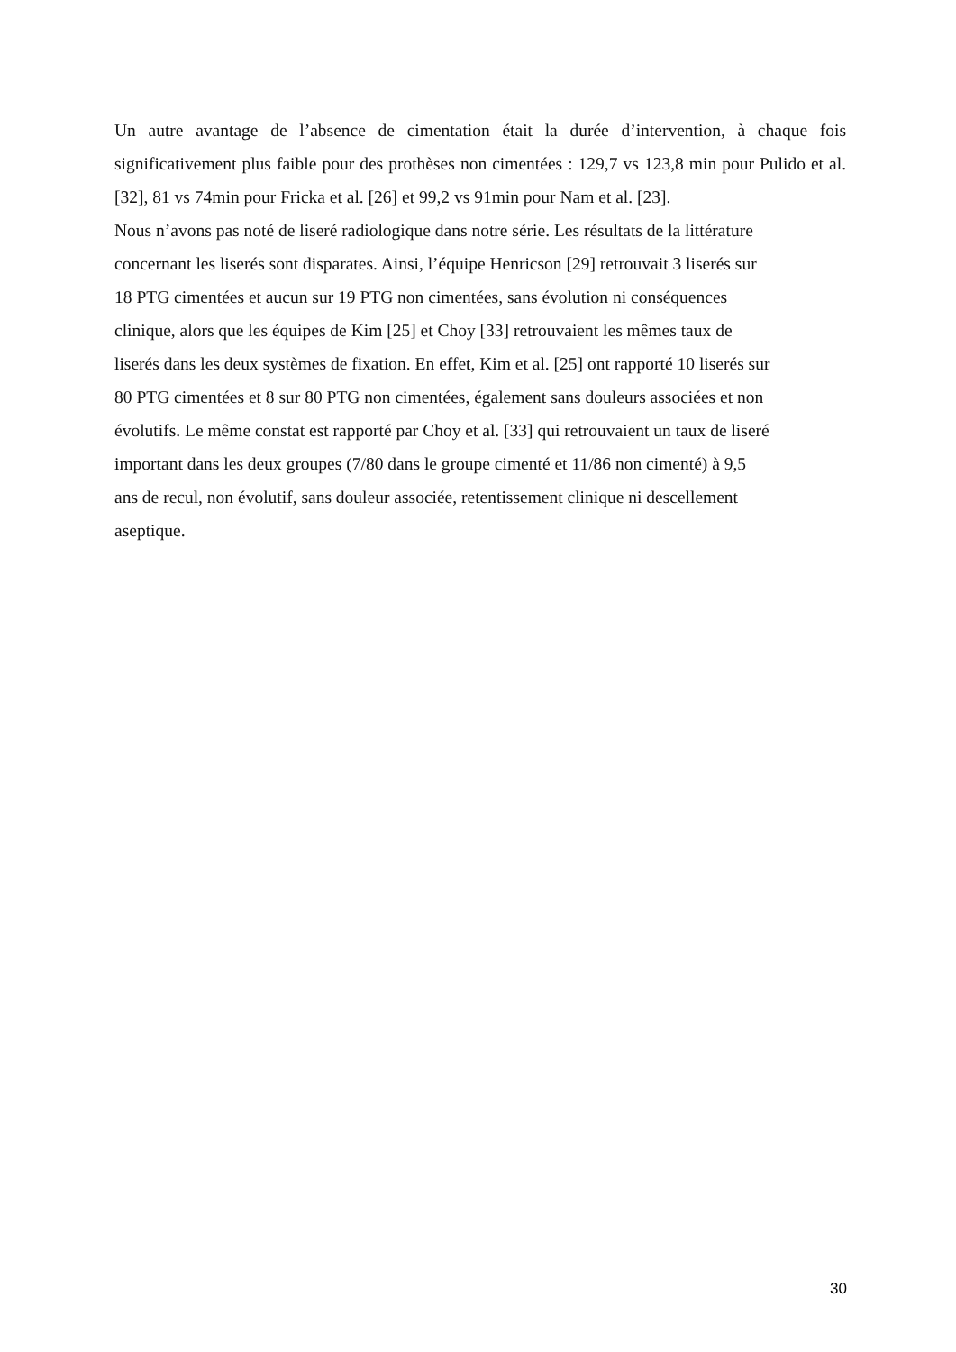Un autre avantage de l’absence de cimentation était la durée d’intervention, à chaque fois significativement plus faible pour des prothèses non cimentées : 129,7 vs 123,8 min pour Pulido et al. [32], 81 vs 74min pour Fricka et al. [26] et 99,2 vs 91min pour Nam et al. [23].
Nous n’avons pas noté de liseré radiologique dans notre série. Les résultats de la littérature
concernant les liserés sont disparates. Ainsi, l’équipe Henricson [29] retrouvait 3 liserés sur
18 PTG cimentées et aucun sur 19 PTG non cimentées, sans évolution ni conséquences
clinique, alors que les équipes de Kim [25] et Choy [33] retrouvaient les mêmes taux de
liserés dans les deux systèmes de fixation. En effet, Kim et al. [25] ont rapporté 10 liserés sur
80 PTG cimentées et 8 sur 80 PTG non cimentées, également sans douleurs associées et non
évolutifs. Le même constat est rapporté par Choy et al. [33] qui retrouvaient un taux de liseré
important dans les deux groupes (7/80 dans le groupe cimenté et 11/86 non cimenté) à 9,5
ans de recul, non évolutif, sans douleur associée, retentissement clinique ni descellement
aseptique.
30